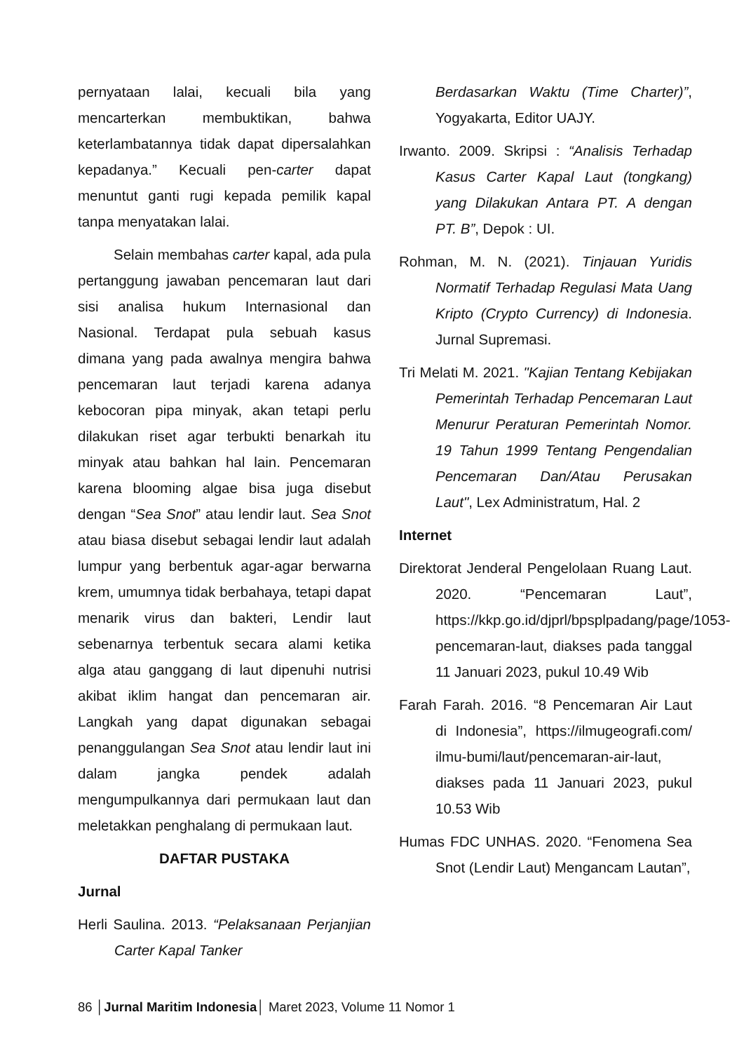pernyataan lalai, kecuali bila yang mencarterkan membuktikan, bahwa keterlambatannya tidak dapat dipersalahkan kepadanya.” Kecuali pen-carter dapat menuntut ganti rugi kepada pemilik kapal tanpa menyatakan lalai.
Selain membahas carter kapal, ada pula pertanggung jawaban pencemaran laut dari sisi analisa hukum Internasional dan Nasional. Terdapat pula sebuah kasus dimana yang pada awalnya mengira bahwa pencemaran laut terjadi karena adanya kebocoran pipa minyak, akan tetapi perlu dilakukan riset agar terbukti benarkah itu minyak atau bahkan hal lain. Pencemaran karena blooming algae bisa juga disebut dengan “Sea Snot” atau lendir laut. Sea Snot atau biasa disebut sebagai lendir laut adalah lumpur yang berbentuk agar-agar berwarna krem, umumnya tidak berbahaya, tetapi dapat menarik virus dan bakteri, Lendir laut sebenarnya terbentuk secara alami ketika alga atau ganggang di laut dipenuhi nutrisi akibat iklim hangat dan pencemaran air. Langkah yang dapat digunakan sebagai penanggulangan Sea Snot atau lendir laut ini dalam jangka pendek adalah mengumpulkannya dari permukaan laut dan meletakkan penghalang di permukaan laut.
DAFTAR PUSTAKA
Jurnal
Herli Saulina. 2013. “Pelaksanaan Perjanjian Carter Kapal Tanker
Berdasarkan Waktu (Time Charter)”, Yogyakarta, Editor UAJY.
Irwanto. 2009. Skripsi : “Analisis Terhadap Kasus Carter Kapal Laut (tongkang) yang Dilakukan Antara PT. A dengan PT. B”, Depok : UI.
Rohman, M. N. (2021). Tinjauan Yuridis Normatif Terhadap Regulasi Mata Uang Kripto (Crypto Currency) di Indonesia. Jurnal Supremasi.
Tri Melati M. 2021. "Kajian Tentang Kebijakan Pemerintah Terhadap Pencemaran Laut Menurur Peraturan Pemerintah Nomor. 19 Tahun 1999 Tentang Pengendalian Pencemaran Dan/Atau Perusakan Laut", Lex Administratum, Hal. 2
Internet
Direktorat Jenderal Pengelolaan Ruang Laut. 2020. “Pencemaran Laut”, https://kkp.go.id/djprl/bpsplpadang/page/1053-pencemaran-laut, diakses pada tanggal 11 Januari 2023, pukul 10.49 Wib
Farah Farah. 2016. “8 Pencemaran Air Laut di Indonesia”, https://ilmugeografi.com/ ilmu-bumi/laut/pencemaran-air-laut, diakses pada 11 Januari 2023, pukul 10.53 Wib
Humas FDC UNHAS. 2020. “Fenomena Sea Snot (Lendir Laut) Mengancam Lautan”,
86 │Jurnal Maritim Indonesia│ Maret 2023, Volume 11 Nomor 1